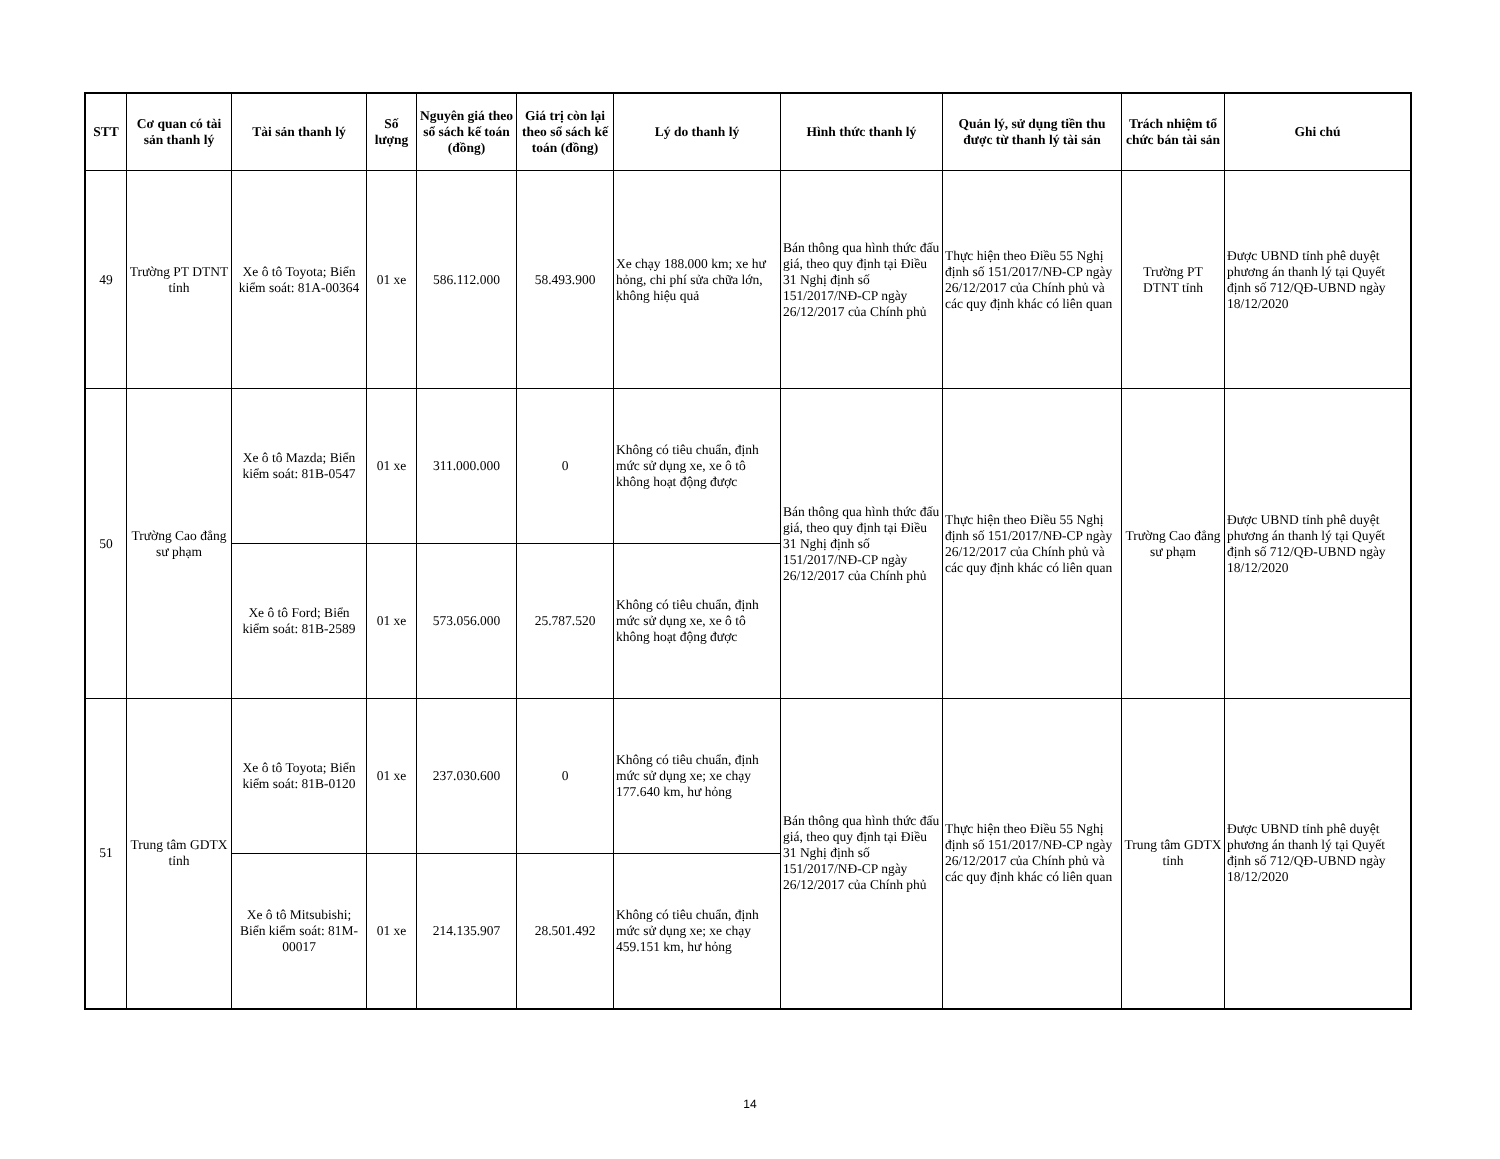| STT | Cơ quan có tài sản thanh lý | Tài sản thanh lý | Số lượng | Nguyên giá theo sổ sách kế toán (đồng) | Giá trị còn lại theo sổ sách kế toán (đồng) | Lý do thanh lý | Hình thức thanh lý | Quản lý, sử dụng tiền thu được từ thanh lý tài sản | Trách nhiệm tổ chức bán tài sản | Ghi chú |
| --- | --- | --- | --- | --- | --- | --- | --- | --- | --- | --- |
| 49 | Trường PT DTNT tỉnh | Xe ô tô Toyota; Biển kiểm soát: 81A-00364 | 01 xe | 586.112.000 | 58.493.900 | Xe chạy 188.000 km; xe hư hỏng, chi phí sửa chữa lớn, không hiệu quả | Bán thông qua hình thức đấu giá, theo quy định tại Điều 31 Nghị định số 151/2017/NĐ-CP ngày 26/12/2017 của Chính phủ | Thực hiện theo Điều 55 Nghị định số 151/2017/NĐ-CP ngày 26/12/2017 của Chính phủ và các quy định khác có liên quan | Trường PT DTNT tỉnh | Được UBND tỉnh phê duyệt phương án thanh lý tại Quyết định số 712/QĐ-UBND ngày 18/12/2020 |
| 50 | Trường Cao đẳng sư phạm | Xe ô tô Mazda; Biển kiểm soát: 81B-0547 | 01 xe | 311.000.000 | 0 | Không có tiêu chuẩn, định mức sử dụng xe, xe ô tô không hoạt động được | Bán thông qua hình thức đấu giá, theo quy định tại Điều 31 Nghị định số 151/2017/NĐ-CP ngày 26/12/2017 của Chính phủ | Thực hiện theo Điều 55 Nghị định số 151/2017/NĐ-CP ngày 26/12/2017 của Chính phủ và các quy định khác có liên quan | Trường Cao đẳng sư phạm | Được UBND tỉnh phê duyệt phương án thanh lý tại Quyết định số 712/QĐ-UBND ngày 18/12/2020 |
| | | Xe ô tô Ford; Biển kiểm soát: 81B-2589 | 01 xe | 573.056.000 | 25.787.520 | Không có tiêu chuẩn, định mức sử dụng xe, xe ô tô không hoạt động được | | | | |
| 51 | Trung tâm GDTX tỉnh | Xe ô tô Toyota; Biển kiểm soát: 81B-0120 | 01 xe | 237.030.600 | 0 | Không có tiêu chuẩn, định mức sử dụng xe; xe chạy 177.640 km, hư hỏng | Bán thông qua hình thức đấu giá, theo quy định tại Điều 31 Nghị định số 151/2017/NĐ-CP ngày 26/12/2017 của Chính phủ | Thực hiện theo Điều 55 Nghị định số 151/2017/NĐ-CP ngày 26/12/2017 của Chính phủ và các quy định khác có liên quan | Trung tâm GDTX tỉnh | Được UBND tỉnh phê duyệt phương án thanh lý tại Quyết định số 712/QĐ-UBND ngày 18/12/2020 |
| | | Xe ô tô Mitsubishi; Biển kiểm soát: 81M-00017 | 01 xe | 214.135.907 | 28.501.492 | Không có tiêu chuẩn, định mức sử dụng xe; xe chạy 459.151 km, hư hỏng | | | | |
14